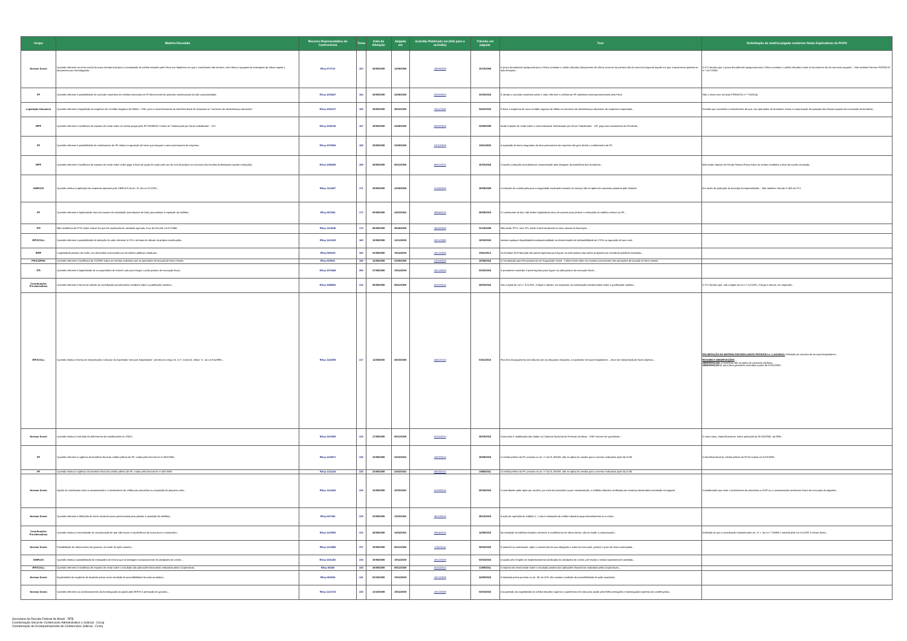| Grupo | Matéria Discutida | Recurso Representativo da Controvérsia | Tema | Data da Afetação | Julgado em | Acórdão Publicado em (link para o acórdão) | Trânsito em julgado | Tese | Delimitação da matéria julgada conforme Notas Explicativas da PGFN |
| --- | --- | --- | --- | --- | --- | --- | --- | --- | --- |
| Normas Gerais | Questão referente ao termo inicial do prazo decadencial para a constituição do crédito tributário pelo Fisco nas hipóteses em que o contribuinte não declara, nem efetua o pagamento antecipado do tributo sujeito a lançamento por homologação. | REsp 973733 | 163 | 29/05/2009 | 12/08/2009 | 18/09/2009 | 22/10/2009 | O prazo decadencial quinquenal para o Fisco constituir o crédito tributário (lançamento de ofício) conta-se do primeiro dia do exercício seguinte àquele em que o lançamento poderia ter sido efetuado... | O STJ decidiu que o prazo decadencial quinquenal para o Fisco constituir o crédito tributário conta-se do primeiro dia do exercício seguinte... Vide também Parecer PGFN/CAT nº 1.617/2008. |
| IPI | Questão referente à possibilidade de correção monetária de créditos escriturais de IPI decorrentes do princípio constitucional da não-cumulatividade. | REsp 1035847 | 164 | 29/05/2009 | 24/06/2009 | 03/08/2009 | 03/03/2010 | É devida a correção monetária sobre o valor referente a créditos de IPI admitidos extemporaneamente pelo Fisco. | Vide o inteiro teor da Nota PGFN/CRJ nº 775/2014) |
| Legislação Aduaneira | Questão referente à legalidade da exigência de Certidão Negativa de Débito - CND, para o reconhecimento do benefício fiscal de drawback no "momento do desembaraço aduaneiro". | REsp 1041237 | 165 | 29/05/2009 | 28/10/2009 | 19/11/2009 | 04/02/2010 | É ilícita a exigência de nova certidão negativa de débito no momento do desembaraço aduaneiro da respectiva importação... | Decisão que consolida o entendimento de que, nas operações de drawback, basta a comprovação da quitação dos tributos quando da concessão do benefício... |
| IRPF | Questão referente à incidência do imposto de renda sobre as verbas pagas pela PETROBRÁS a título de "indenização por horas trabalhadas" - IHT. | REsp 1049748 | 167 | 29/05/2009 | 24/06/2009 | 03/08/2009 | 04/09/2009 | Incide imposto de renda sobre a verba intitulada 'Indenização por Horas Trabalhadas' - IHT, paga aos funcionários da Petrobrás. | |
| IPI | Questão referente à possibilidade de creditamento de IPI relativo à aquisição de bens que integram o ativo permanente da empresa... | REsp 1075508 | 168 | 29/05/2009 | 23/09/2009 | 13/10/2009 | 16/11/2009 | A aquisição de bens integrantes do ativo permanente da empresa não gera direito a creditamento de IPI. | |
| IRPF | Questão referente à incidência do imposto de renda sobre verba paga a título de ajuda de custo pelo uso de veículo próprio no exercício das funções profissionais (auxílio-condução). | REsp 1096288 | 169 | 29/05/2009 | 09/12/2009 | 08/02/2010 | 10/02/2016 | O auxílio condução consubstancia compensação pelo desgaste do patrimônio dos servidores... | Não incide Imposto de Renda Pessoa Física sobre as verbas recebidas a título de auxílio condução... |
| SIMPLES | Questão relativa à aplicação às empresas optantes pelo SIMPLES do art. 31 da Lei 8.212/91... | REsp 1112467 | 171 | 29/05/2009 | 12/08/2009 | 21/08/2009 | 28/09/2009 | A retenção da contribuição para a seguridade social pelo tomador do serviço não se aplica às empresas optantes pelo Simples. | Em razão da aplicação do princípio da especialidade... Vide também Súmula nº 425 do STJ. |
| IPI | Questão referente à legitimidade ativa ad causam do substituído (contribuinte de fato) para pleitear a repetição de indébito... | REsp 903394 | 173 | 05/06/2009 | 24/03/2010 | 26/04/2010 | 08/06/2010 | O 'contribuinte de fato' não detém legitimidade ativa ad causam para pleitear a restituição do indébito relativo ao IPI... | |
| ITR | Não-incidência de IPTU sobre imóvel em que há exploração de atividade agrícola, à luz do Decreto-Lei 57/1966. | REsp 1112646 | 174 | 08/06/2009 | 26/08/2009 | 28/08/2009 | 01/10/2009 | Não incide IPTU, mas ITR, sobre imóvel localizado na área urbana do Município... | |
| IRPJ/CSLL | Questão referente à possibilidade de dedução do valor referente à CSLL da base de cálculo da própria contribuição... | REsp 1113159 | 180 | 15/06/2009 | 11/11/2009 | 25/11/2009 | 10/02/2010 | Inexiste qualquer ilegalidade/inconstitucionalidade na determinação de indedutibilidade da CSSL na apuração do lucro real. | |
| IRRF | Legitimidade passiva da União, em demandas promovidas por servidores públicos estaduais... | REsp 989419 | 193 | 03/08/2009 | 25/11/2009 | 18/12/2009 | 29/11/2013 | Os Estados da Federação são partes legítimas para figurar no pólo passivo das ações propostas por servidores públicos estaduais... | |
| PIS/COFINS | Questão referente à incidência de COFINS sobre as receitas auferidas com as operações de locação de bens móveis. | REsp 929521 | 196 | 12/08/2009 | 23/09/2009 | 13/10/2009 | 15/06/2010 | A Contribuição para Financiamento da Seguridade Social - Cofins incide sobre as receitas provenientes das operações de locação de bens móveis. | |
| ITR | Questão referente à legitimidade de ex-proprietário de imóvel rural para integrar o pólo passivo de execução fiscal... | REsp 1073846 | 209 | 27/08/2009 | 25/11/2009 | 18/12/2009 | 03/02/2010 | O promitente vendedor é parte legítima para figurar no pólo passivo da execução fiscal... | |
| Contribuições Previdenciárias | Questão referente à forma de cálculo da contribuição previdenciária incidente sobre a gratificação natalina... | REsp 1066682 | 215 | 08/09/2009 | 09/12/2009 | 01/02/2010 | 08/03/2010 | Sob a égide da Lei n.º 8.212/91, é ilegal o cálculo, em separado, da contribuição previdenciária sobre a gratificação natalina... | O STJ decidiu que, sob a égide da Lei n.º 8.212/91, é ilegal o cálculo, em separado... |
| IRPJ/CSLL | Questão relativa à forma de interpretação e alcance da expressão "serviços hospitalares", prevista no artigo 15, § 1º, inciso III, alínea "a", da Lei 9.429/95... | REsp 1116399 | 217 | 11/09/2009 | 28/10/2009 | 24/02/2010 | 03/11/2010 | Para fins do pagamento dos tributos com as alíquotas reduzidas, a expressão 'serviços hospitalares'... deve ser interpretada de forma objetiva... | DELIMITAÇÃO DA MATÉRIA DECIDIDA (NOTA PGFN/CRJ nº 1.114/2012): Definição do conceito de serviços hospitalares... RESUMO E OBSERVAÇÕES ... OBSERVAÇÃO: O benefício não se aplica às consultas médicas... OBSERVAÇÃO 2: para fatos geradores ocorridos a partir de 01/01/2009... |
| Normas Gerais | Questão relativa à restrição do deferimento de modificações no CNPJ... | REsp 1103009 | 225 | 17/09/2009 | 09/12/2009 | 01/02/2010 | 08/03/2010 | A inscrição e modificação dos dados no Cadastro Nacional de Pessoas Jurídicas - CNPJ devem ser garantidas... | O caso tratou, especificamente, sobre aplicação da IN 200/2002, da RFB... |
| IPI | Questão referente à vigência do benefício fiscal do crédito prêmio de IPI, criado pelo Decreto-lei nº 491/1969... | REsp 1129971 | 226 | 22/09/2009 | 24/02/2010 | 10/03/2010 | 25/06/2010 | O crédito-prêmio do IPI, previsto no art. 1º do DL 491/69, não se aplica às vendas para o exterior realizadas após 04.10.90. | O benefício fiscal do crédito-prêmio do IPI foi extinto em 5/10/1990. |
| IPI | Questão relativa à vigência do benefício fiscal do crédito prêmio de IPI, criado pelo Decreto-lei nº 491/1969. | REsp 1111148 | 226 | 22/09/2009 | 24/02/2010 | 08/03/2010 | 19/08/2011 | O crédito-prêmio do IPI, previsto no art. 1º do DL 491/69, não se aplica às vendas para o exterior realizadas após 04.10.90. | |
| Normas Gerais | Opção do contribuinte entre a compensação e o recebimento do crédito por precatório ou requisição de pequeno valor... | REsp 1114404 | 228 | 22/09/2009 | 10/02/2010 | 01/03/2010 | 05/04/2010 | O contribuinte pode optar por receber, por meio de precatório ou por compensação, o indébito tributário certificado por sentença declaratória transitada em julgado. | Considerando que tanto o recebimento de precatório ou RVP ou a compensação constituem forma de execução de julgados... |
| Normas Gerais | Questão referente à definição do termo inicial do prazo prescricional para pleitear a repetição de indébito... | REsp 947206 | 229 | 23/09/2009 | 13/10/2010 | 26/10/2010 | 06/12/2010 | A ação de repetição de indébito (...) visa à restituição de crédito tributário pago indevidamente ou a maior... | |
| Contribuições Previdenciárias | Questão relativa à necessidade de comprovação de que não houve a transferência do custo para o consumidor... | REsp 1125550 | 232 | 28/09/2009 | 14/04/2010 | 29/04/2010 | 14/06/2010 | Na repetição do indébito tributário referente a recolhimento de tributo direto, não se impõe a comprovação... | Definição de que a contribuição instituída pelo art. 3º, I, da Lei 7.789/89 e mantida pela Lei 8.212/91 é tributo direto... |
| Normas Gerais | Possibilidade de oferecimento de garantia, em sede de ação cautelar... | REsp 1123669 | 237 | 30/09/2009 | 09/12/2009 | 1º/02/2010 | 08/03/2010 | É possível ao contribuinte, após o vencimento da sua obrigação e antes da execução, garantir o juízo de forma antecipada... | |
| SIMPLES | Questão relativa à possibilidade de instituições de ensino que se dediquem exclusivamente às atividades de creche... | REsp 1021263 | 238 | 30/09/2009 | 25/11/2009 | 18/12/2009 | 03/03/2010 | A opção pelo Simples de estabelecimentos dedicados às atividades de creche, pré-escola e ensino fundamental é admitida... | |
| IRPJ/CSLL | Questão referente à incidência de imposto de renda sobre o resultado das aplicações financeiras realizadas pelas Cooperativas. | REsp 58265 | 240 | 30/09/2009 | 09/12/2009 | 01/02/2010 | 12/09/2011 | O imposto de renda incide sobre o resultado positivo das aplicações financeiras realizadas pelas cooperativas... | |
| Normas Gerais | Ilegitimidade da exigência de depósito prévio como condição de procedibilidade da ação anulatória... | REsp 962838 | 241 | 02/10/2009 | 25/11/2009 | 18/12/2009 | 04/05/2010 | O depósito prévio previsto no art. 38, da LEF, não constitui condição de procedibilidade da ação anulatória... | |
| Normas Gerais | Questão referente ao condicionamento da homologação da opção pelo REFIS à prestação de garantia... | REsp 1133710 | 245 | 13/10/2009 | 25/11/2009 | 18/12/2009 | 03/03/2010 | A suspensão da exigibilidade do crédito tributário superior a quinhentos mil reais para opção pelo Refis pressupõe a homologação expressa do comitê gestor... | |
Secretaria da Receita Federal do Brasil - RFB
Coordenação-Geral de Contencioso Administrativo e Judicial - Cocaj
Coordenação de Acompanhamento do Contencioso Judicial - Cconj